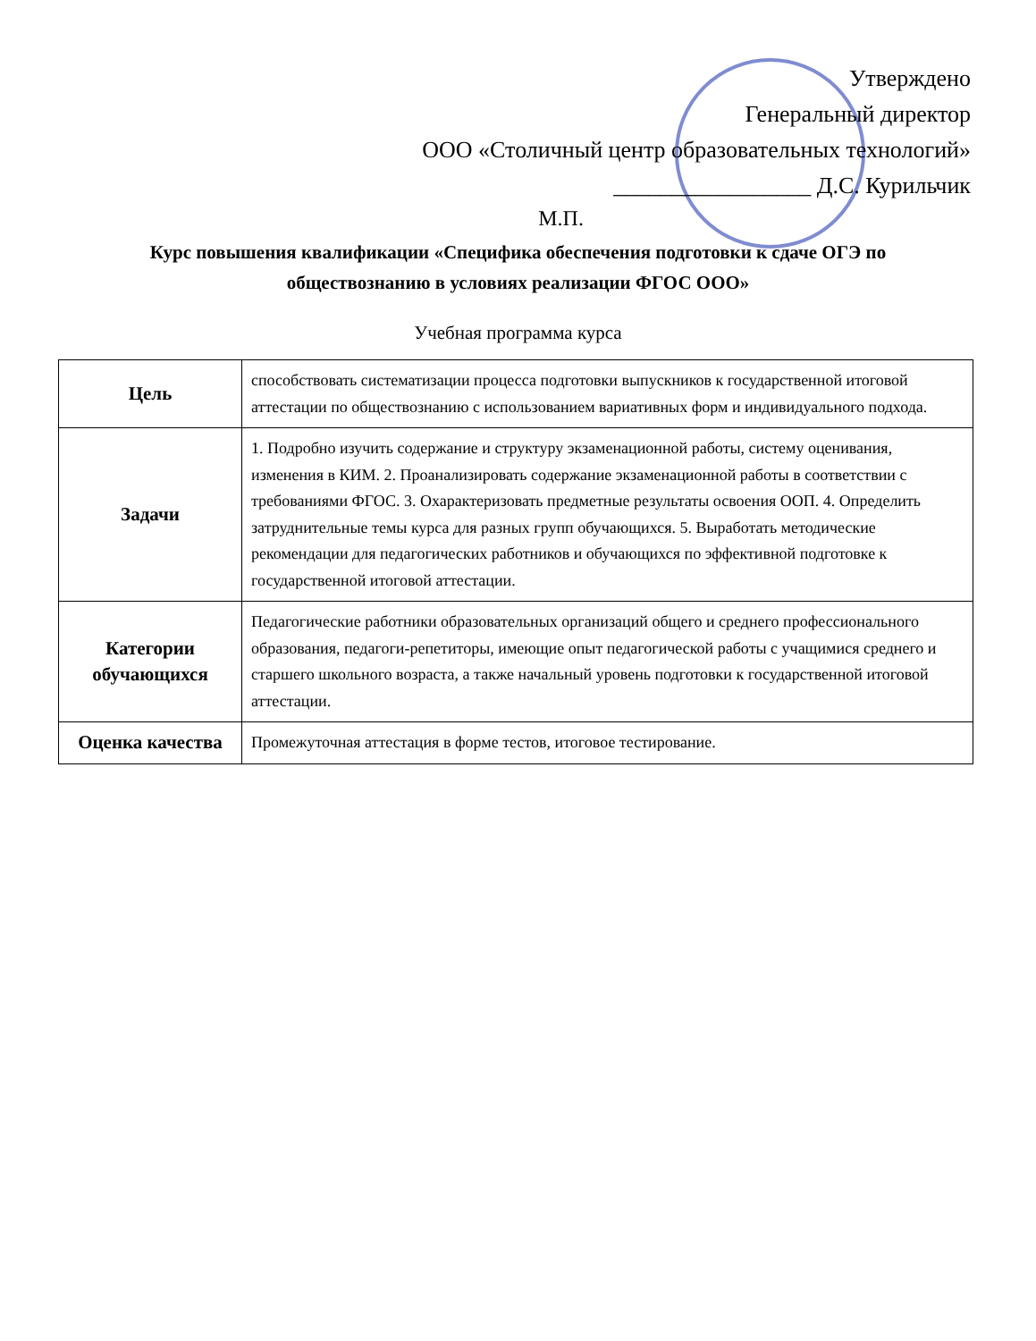Утверждено
Генеральный директор
ООО «Столичный центр образовательных технологий»
_________________ Д.С. Курильчик
М.П.
Курс повышения квалификации «Специфика обеспечения подготовки к сдаче ОГЭ по
обществознанию в условиях реализации ФГОС ООО»
Учебная программа курса
| Цель | способствовать систематизации процесса подготовки выпускников к государственной итоговой аттестации по обществознанию с использованием вариативных форм и индивидуального подхода. |
| Задачи | 1. Подробно изучить содержание и структуру экзаменационной работы, систему оценивания, изменения в КИМ. 2. Проанализировать содержание экзаменационной работы в соответствии с требованиями ФГОС. 3. Охарактеризовать предметные результаты освоения ООП. 4. Определить затруднительные темы курса для разных групп обучающихся. 5. Выработать методические рекомендации для педагогических работников и обучающихся по эффективной подготовке к государственной итоговой аттестации. |
| Категории обучающихся | Педагогические работники образовательных организаций общего и среднего профессионального образования, педагоги-репетиторы, имеющие опыт педагогической работы с учащимися среднего и старшего школьного возраста, а также начальный уровень подготовки к государственной итоговой аттестации. |
| Оценка качества | Промежуточная аттестация в форме тестов, итоговое тестирование. |